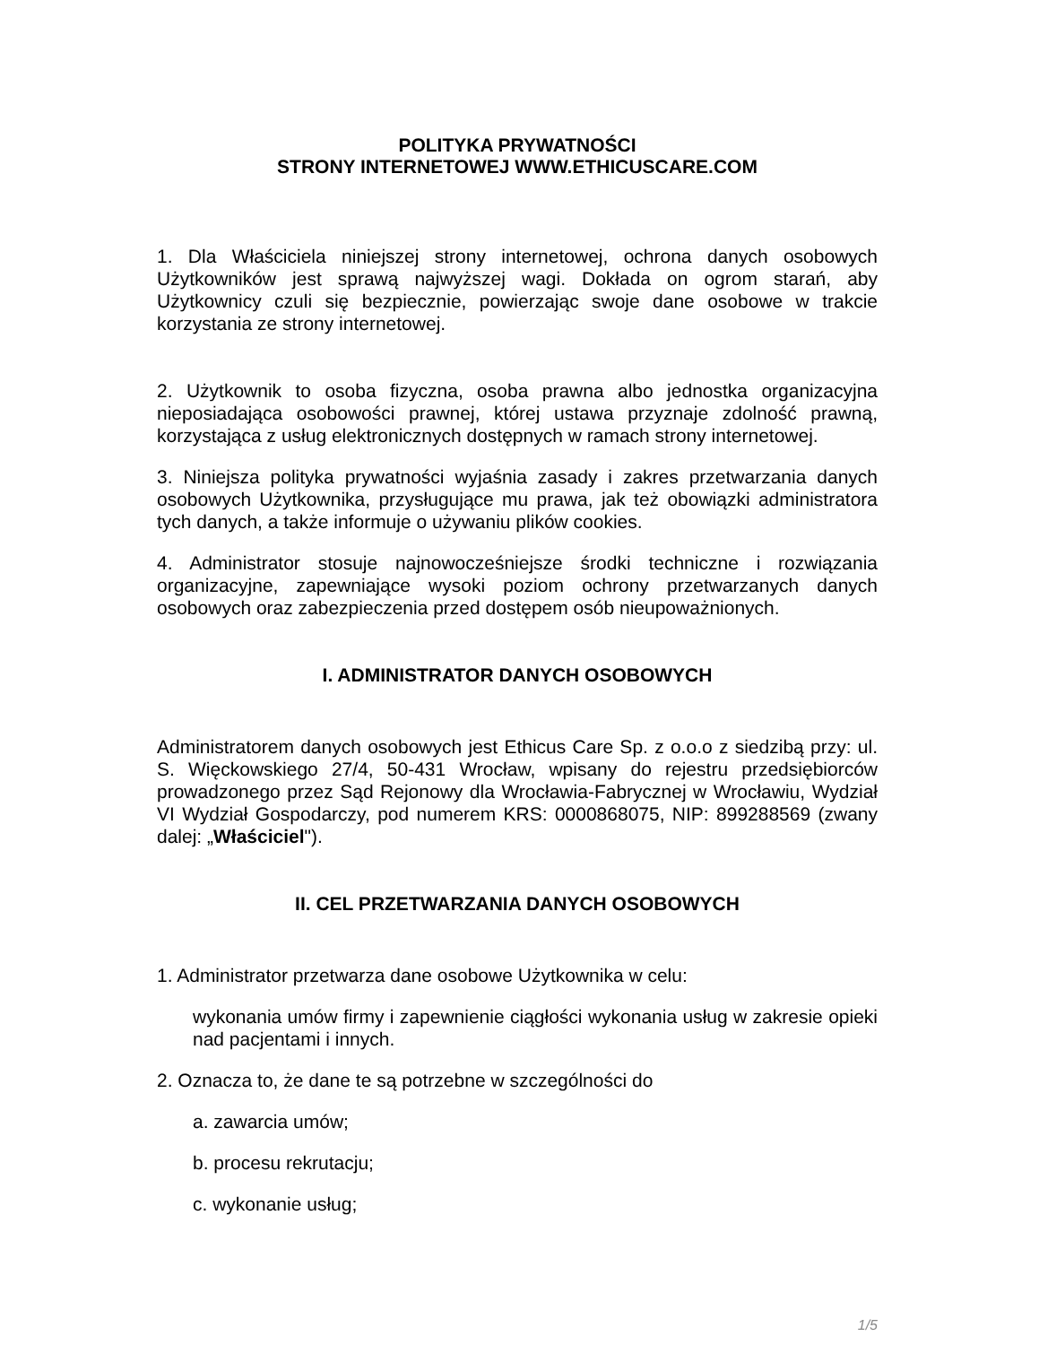POLITYKA PRYWATNOŚCI
STRONY INTERNETOWEJ WWW.ETHICUSCARE.COM
1. Dla Właściciela niniejszej strony internetowej, ochrona danych osobowych Użytkowników jest sprawą najwyższej wagi. Dokłada on ogrom starań, aby Użytkownicy czuli się bezpiecznie, powierzając swoje dane osobowe w trakcie korzystania ze strony internetowej.
2. Użytkownik to osoba fizyczna, osoba prawna albo jednostka organizacyjna nieposiadająca osobowości prawnej, której ustawa przyznaje zdolność prawną, korzystająca z usług elektronicznych dostępnych w ramach strony internetowej.
3. Niniejsza polityka prywatności wyjaśnia zasady i zakres przetwarzania danych osobowych Użytkownika, przysługujące mu prawa, jak też obowiązki administratora tych danych, a także informuje o używaniu plików cookies.
4. Administrator stosuje najnowocześniejsze środki techniczne i rozwiązania organizacyjne, zapewniające wysoki poziom ochrony przetwarzanych danych osobowych oraz zabezpieczenia przed dostępem osób nieupoważnionych.
I. ADMINISTRATOR DANYCH OSOBOWYCH
Administratorem danych osobowych jest Ethicus Care Sp. z o.o.o z siedzibą przy: ul. S. Więckowskiego 27/4, 50-431 Wrocław, wpisany do rejestru przedsiębiorców prowadzonego przez Sąd Rejonowy dla Wrocławia-Fabrycznej w Wrocławiu, Wydział VI Wydział Gospodarczy, pod numerem KRS: 0000868075, NIP: 899288569 (zwany dalej: „Właściciel").
II. CEL PRZETWARZANIA DANYCH OSOBOWYCH
1. Administrator przetwarza dane osobowe Użytkownika w celu:
wykonania umów firmy i zapewnienie ciągłości wykonania usług w zakresie opieki nad pacjentami i innych.
2. Oznacza to, że dane te są potrzebne w szczególności do
a. zawarcia umów;
b. procesu rekrutacju;
c. wykonanie usług;
1/5